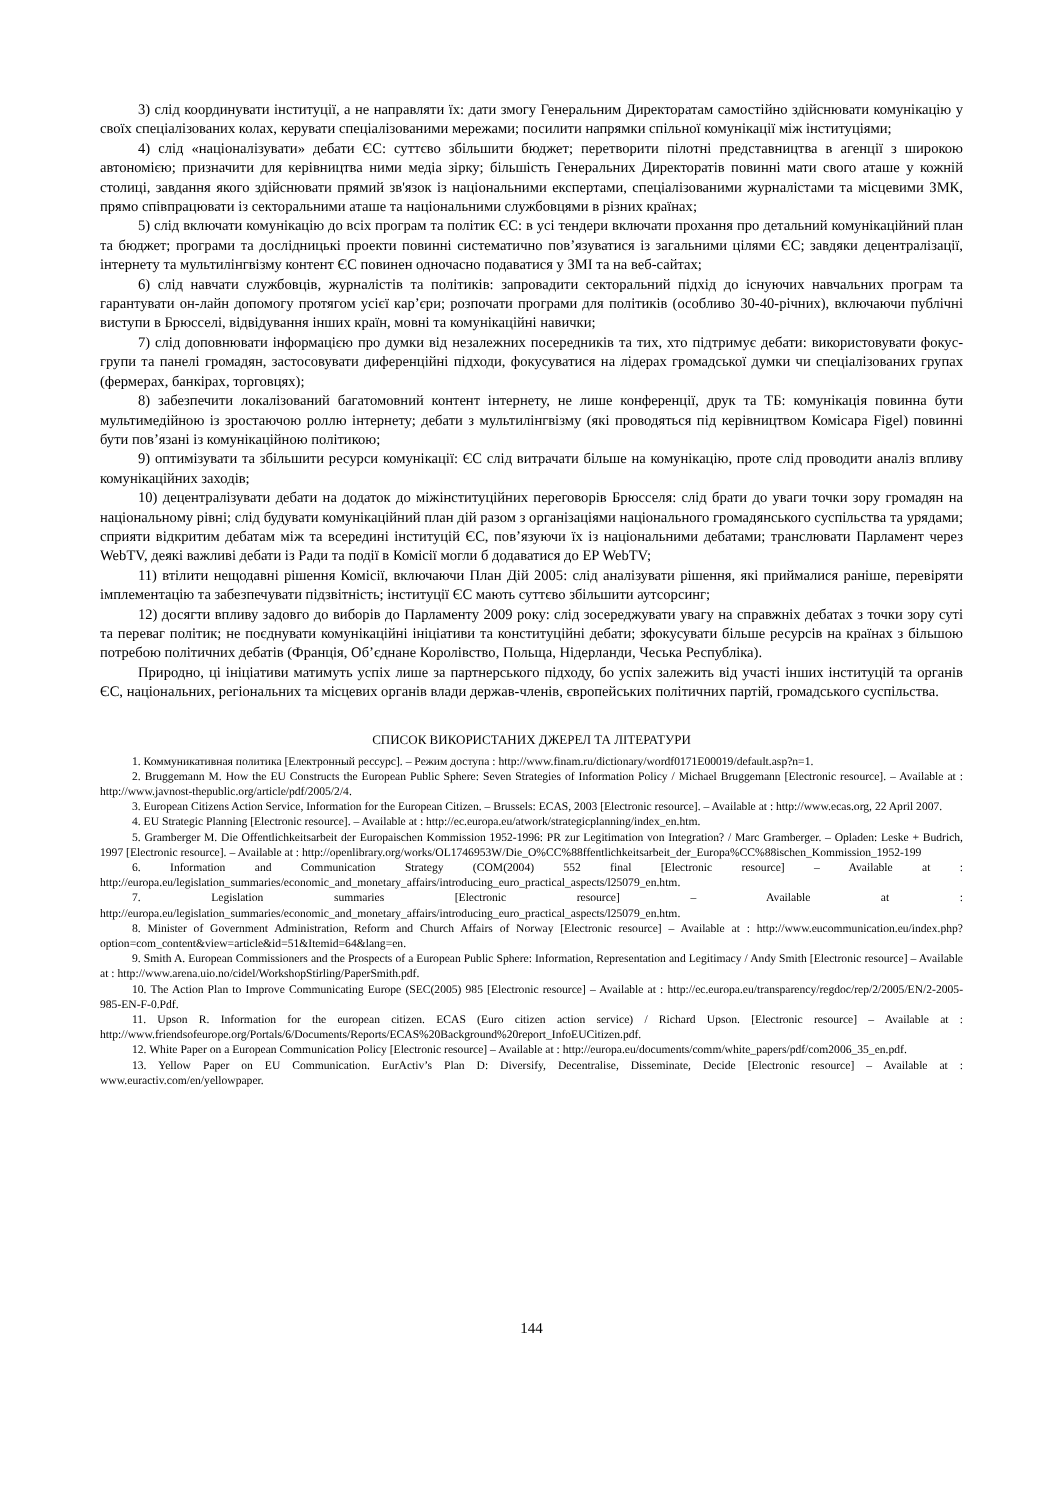3) слід координувати інституції, а не направляти їх: дати змогу Генеральним Директоратам самостійно здійснювати комунікацію у своїх спеціалізованих колах, керувати спеціалізованими мережами; посилити напрямки спільної комунікації між інституціями;
4) слід «націоналізувати» дебати ЄС: суттєво збільшити бюджет; перетворити пілотні представництва в агенції з широкою автономією; призначити для керівництва ними медіа зірку; більшість Генеральних Директоратів повинні мати свого аташе у кожній столиці, завдання якого здійснювати прямий зв'язок із національними експертами, спеціалізованими журналістами та місцевими ЗМК, прямо співпрацювати із секторальними аташе та національними службовцями в різних країнах;
5) слід включати комунікацію до всіх програм та політик ЄС: в усі тендери включати прохання про детальний комунікаційний план та бюджет; програми та дослідницькі проекти повинні систематично пов’язуватися із загальними цілями ЄС; завдяки децентралізації, інтернету та мультилінгвізму контент ЄС повинен одночасно подаватися у ЗМІ та на веб-сайтах;
6) слід навчати службовців, журналістів та політиків: запровадити секторальний підхід до існуючих навчальних програм та гарантувати он-лайн допомогу протягом усієї кар’єри; розпочати програми для політиків (особливо 30-40-річних), включаючи публічні виступи в Брюсселі, відвідування інших країн, мовні та комунікаційні навички;
7) слід доповнювати інформацією про думки від незалежних посередників та тих, хто підтримує дебати: використовувати фокус-групи та панелі громадян, застосовувати диференційні підходи, фокусуватися на лідерах громадської думки чи спеціалізованих групах (фермерах, банкірах, торговцях);
8) забезпечити локалізований багатомовний контент інтернету, не лише конференції, друк та ТБ: комунікація повинна бути мультимедійною із зростаючою роллю інтернету; дебати з мультилінгвізму (які проводяться під керівництвом Комісара Figel) повинні бути пов’язані із комунікаційною політикою;
9) оптимізувати та збільшити ресурси комунікації: ЄС слід витрачати більше на комунікацію, проте слід проводити аналіз впливу комунікаційних заходів;
10) децентралізувати дебати на додаток до міжінституційних переговорів Брюсселя: слід брати до уваги точки зору громадян на національному рівні; слід будувати комунікаційний план дій разом з організаціями національного громадянського суспільства та урядами; сприяти відкритим дебатам між та всередині інституцій ЄС, пов’язуючи їх із національними дебатами; транслювати Парламент через WebTV, деякі важливі дебати із Ради та події в Комісії могли б додаватися до EP WebTV;
11) втілити нещодавні рішення Комісії, включаючи План Дій 2005: слід аналізувати рішення, які приймалися раніше, перевіряти імплементацію та забезпечувати підзвітність; інституції ЄС мають суттєво збільшити аутсорсинг;
12) досягти впливу задовго до виборів до Парламенту 2009 року: слід зосереджувати увагу на справжніх дебатах з точки зору суті та переваг політик; не поєднувати комунікаційні ініціативи та конституційні дебати; зфокусувати більше ресурсів на країнах з більшою потребою політичних дебатів (Франція, Об’єднане Королівство, Польща, Нідерланди, Чеська Республіка).
Природно, ці ініціативи матимуть успіх лише за партнерського підходу, бо успіх залежить від участі інших інституцій та органів ЄС, національних, регіональних та місцевих органів влади держав-членів, європейських політичних партій, громадського суспільства.
СПИСОК ВИКОРИСТАНИХ ДЖЕРЕЛ ТА ЛІТЕРАТУРИ
1. Коммуникативная политика [Електронный рессурс]. – Режим доступа : http://www.finam.ru/dictionary/wordf0171E00019/default.asp?n=1.
2. Bruggemann M. How the EU Constructs the European Public Sphere: Seven Strategies of Information Policy / Michael Bruggemann [Electronic resource]. – Available at : http://www.javnost-thepublic.org/article/pdf/2005/2/4.
3. European Citizens Action Service, Information for the European Citizen. – Brussels: ECAS, 2003 [Electronic resource]. – Available at : http://www.ecas.org, 22 April 2007.
4. EU Strategic Planning [Electronic resource]. – Available at : http://ec.europa.eu/atwork/strategicplanning/index_en.htm.
5. Gramberger M. Die Offentlichkeitsarbeit der Europaischen Kommission 1952-1996: PR zur Legitimation von Integration? / Marc Gramberger. – Opladen: Leske + Budrich, 1997 [Electronic resource]. – Available at : http://openlibrary.org/works/OL1746953W/Die_O%CC%88ffentlichkeitsarbeit_der_Europa%CC%88ischen_Kommission_1952-199
6. Information and Communication Strategy (COM(2004) 552 final [Electronic resource] – Available at : http://europa.eu/legislation_summaries/economic_and_monetary_affairs/introducing_euro_practical_aspects/l25079_en.htm.
7. Legislation summaries [Electronic resource] – Available at : http://europa.eu/legislation_summaries/economic_and_monetary_affairs/introducing_euro_practical_aspects/l25079_en.htm.
8. Minister of Government Administration, Reform and Church Affairs of Norway [Electronic resource] – Available at : http://www.eucommunication.eu/index.php?option=com_content&view=article&id=51&Itemid=64&lang=en.
9. Smith A. European Commissioners and the Prospects of a European Public Sphere: Information, Representation and Legitimacy / Andy Smith [Electronic resource] – Available at : http://www.arena.uio.no/cidel/WorkshopStirling/PaperSmith.pdf.
10. The Action Plan to Improve Communicating Europe (SEC(2005) 985 [Electronic resource] – Available at : http://ec.europa.eu/transparency/regdoc/rep/2/2005/EN/2-2005-985-EN-F-0.Pdf.
11. Upson R. Information for the european citizen. ECAS (Euro citizen action service) / Richard Upson. [Electronic resource] – Available at : http://www.friendsofeurope.org/Portals/6/Documents/Reports/ECAS%20Background%20report_InfoEUCitizen.pdf.
12. White Paper on a European Communication Policy [Electronic resource] – Available at : http://europa.eu/documents/comm/white_papers/pdf/com2006_35_en.pdf.
13. Yellow Paper on EU Communication. EurActiv’s Plan D: Diversify, Decentralise, Disseminate, Decide [Electronic resource] – Available at : www.euractiv.com/en/yellowpaper.
144